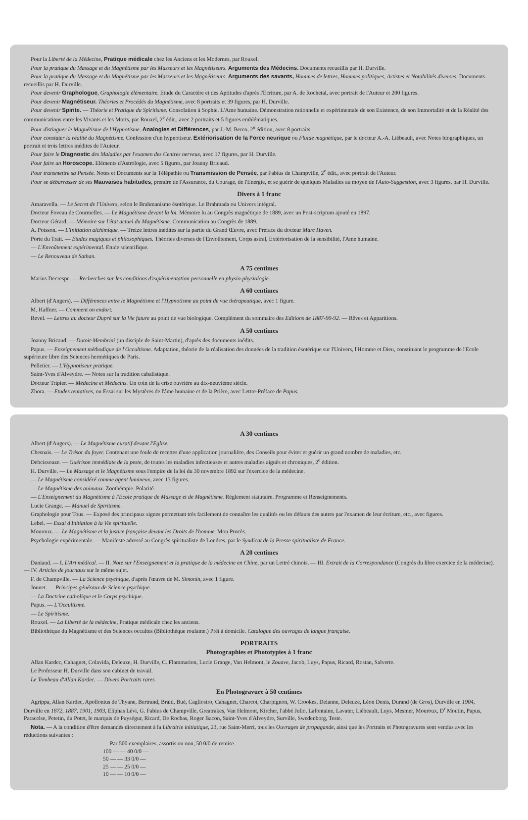Pour la Liberté de la Médecine, Pratique médicale chez les Anciens et les Modernes, par Rouxel.
Pour la pratique du Massage et du Magnétisme par les Masseurs et les Magnétiseurs. Arguments des Médecins. Documents recueillis par H. Durville.
Pour la pratique du Massage et du Magnétisme par les Masseurs et les Magnétiseurs. Arguments des savants, Hommes de lettres, Hommes politiques, Artistes et Notabilités diverses. Documents recueillis par H. Durville.
Pour devenir Graphologue, Graphologie élémentaire. Etude du Caractère et des Aptitudes d'après l'Ecriture, par A. de Rochetal, avec portrait de l'Auteur et 200 figures.
Pour devenir Magnétiseur. Théories et Procédés du Magnétisme, avec 8 portraits et 39 figures, par H. Durville.
Pour devenir Spirite. — Théorie et Pratique du Spiritisme. Consolation à Sophie. L'Ame humaine. Démonstration rationnelle et expérimentale de son Existence, de son Immortalité et de la Réalité des communications entre les Vivants et les Morts, par Rouxel, 2<sup>e</sup> édit., avec 2 portraits et 5 figures emblématiques.
Pour distinguer le Magnétisme de l'Hypnotisme. Analogies et Différences, par J.-M. Berco, 2<sup>e</sup> édition, avec 8 portraits.
Pour constater la réalité du Magnétisme. Confession d'un hypnotiseur. Extériorisation de la Force neurique ou Fluide magnétique, par le docteur A.-A. Liébeault, avec Notes biographiques, un portrait et trois lettres inédites de l'Auteur.
Pour faire le Diagnostic des Maladies par l'examen des Centres nerveux, avec 17 figures, par H. Durville.
Pour faire un Horoscope. Eléments d'Astrologie, avec 5 figures, par Joanny Bricaud.
Pour transmettre sa Pensée. Notes et Documents sur la Télépathie ou Transmission de Pensée, par Fabius de Champville, 2<sup>e</sup> édit., avec portrait de l'Auteur.
Pour se débarrasser de ses Mauvaises habitudes, prendre de l'Assurance, du Courage, de l'Energie, et se guérir de quelques Maladies au moyen de l'Auto-Suggestion, avec 3 figures, par H. Durville.
Divers à 1 franc
Amaravella. — Le Secret de l'Univers, selon le Brahmanisme ésotérique. Le Brahmada ou Univers intégral.
Docteur Foveau de Courmelles. — Le Magnétisme devant la loi. Mémoire lu au Congrès magnétique de 1889, avec un Post-scriptum ajouté en 1897.
Docteur Gérard. — Mémoire sur l'état actuel du Magnétisme. Communication au Congrès de 1889.
A. Poisson. — L'Initiation alchimique. — Treize lettres inédites sur la partie du Grand Œuvre, avec Préface du docteur Marc Haven.
Porte du Trait. — Etudes magiques et philosophiques. Théories diverses de l'Envoûtement, Corps astral, Extériorisation de la sensibilité, l'Ame humaine.
— L'Envoûtement expérimental. Etude scientifique.
— Le Renouveau de Sathan.
A 75 centimes
Marius Decrespe. — Recherches sur les conditions d'expérimentation personnelle en physio-physiologie.
A 60 centimes
Albert (d'Angers). — Différences entre le Magnétisme et l'Hypnotisme au point de vue thérapeutique, avec 1 figure.
M. Haffner. — Comment on endort.
Revel. — Lettres au docteur Dupré sur la Vie future au point de vue biologique. Complément du sommaire des Editions de 1887-90-92. — Rêves et Apparitions.
A 50 centimes
Joanny Bricaud. — Dutoit-Membrini (un disciple de Saint-Martin), d'après des documents inédits.
Papus. — Enseignement méthodique de l'Occultisme. Adaptation, théorie de la réalisation des données de la tradition ésotérique sur l'Univers, l'Homme et Dieu, constituant le programme de l'Ecole supérieure libre des Sciences hermétiques de Paris.
Pelletier. — L'Hypnotiseur pratique.
Saint-Yves d'Alveydre. — Notes sur la tradition cabalistique.
Docteur Tripier. — Médecine et Médecins. Un coin de la crise ouvrière au dix-neuvième siècle.
Zhora. — Etudes tentatives, ou Essai sur les Mystères de l'âme humaine et de la Prière, avec Lettre-Préface de Papus.
A 30 centimes
Albert (d'Angers). — Le Magnétisme curatif devant l'Eglise.
Chesnais. — Le Trésor du foyer. Contenant une foule de recettes d'une application journalière, des Conseils pour éviter et guérir un grand nombre de maladies, etc.
Debcissouze. — Guérison immédiate de la peste, de toutes les maladies infectieuses et autres maladies aiguës et chroniques, 2<sup>e</sup> édition.
H. Durville. — Le Massage et le Magnétisme sous l'empire de la loi du 30 novembre 1892 sur l'exercice de la médecine.
— Le Magnétisme considéré comme agent lumineux, avec 13 figures.
— Le Magnétisme des animaux. Zoothérapie. Polarité.
— L'Enseignement du Magnétisme à l'Ecole pratique de Massage et de Magnétisme. Règlement statutaire. Programme et Renseignements.
Lucie Grange. — Manuel de Spiritisme.
Graphologie pour Tous. — Exposé des principaux signes permettant très facilement de connaître les qualités ou les défauts des autres par l'examen de leur écriture, etc., avec figures.
Lebel. — Essai d'Initiation à la Vie spirituelle.
Mouroux. — Le Magnétisme et la justice française devant les Droits de l'homme. Mon Procès.
Psychologie expérimentale. — Manifeste adressé au Congrès spiritualiste de Londres, par le Syndicat de la Presse spiritualiste de France.
A 20 centimes
Daniaud. — I. L'Art médical. — II. Note sur l'Enseignement et la pratique de la médecine en Chine, par un Lettré chinois. — III. Extrait de la Correspondance (Congrès du libre exercice de la médecine). — IV. Articles de journaux sur le même sujet.
F. de Champville. — La Science psychique, d'après l'œuvre de M. Simonin, avec 1 figure.
Jounet. — Principes généraux de Science psychique.
— La Doctrine catholique et le Corps psychique.
Papus. — L'Occultisme.
— Le Spiritisme.
Rouxel. — La Liberté de la médecine, Pratique médicale chez les anciens.
Bibliothèque du Magnétisme et des Sciences occultes (Bibliothèque roulante.) Prêt à domicile. Catalogue des ouvrages de langue française.
PORTRAITS
Photographies et Phototypies à 1 franc
Allan Kardec, Cahagnet, Colavida, Deleuze, H. Durville, C. Flammarion, Lucie Grange, Van Helmont, le Zouave, Jacob, Luys, Papus, Ricard, Rostan, Salverte.
Le Professeur H. Durville dans son cabinet de travail.
Le Tombeau d'Allan Kardec. — Divers Portraits rares.
En Photogravure à 50 centimes
Agrippa, Allan Kardec, Apollonius de Thyane, Bertrand, Braid, Bué, Cagliostro, Cahagnet, Charcot, Charpignon, W. Crookes, Delanne, Deleuze, Léon Denis, Durand (de Gros), Durville en 1904, Durville en 1872, 1887, 1901, 1903, Eliphas Lévi, G. Fabius de Champville, Greatrakes, Van Helmont, Kircher, l'abbé Julio, Lafontaine, Lavater, Liébeault, Luys, Mesmer, Mouroux, D<sup>r</sup> Moutin, Papus, Paracelse, Petetin, du Potet, le marquis de Puységur, Ricard, De Rochas, Roger Bacon, Saint-Yves d'Alveydre, Surville, Swedenborg, Teste.
Nota. — A la condition d'être demandés directement à la Librairie initiatique, 23, rue Saint-Merri, tous les Ouvrages de propagande, ainsi que les Portraits et Photogravures sont vendus avec les réductions suivantes :
Par 500 exemplaires, assortis ou non, 50 0/0 de remise.
100 — — 40 0/0 —
50 — — 33 0/0 —
25 — — 25 0/0 —
10 — — 10 0/0 —